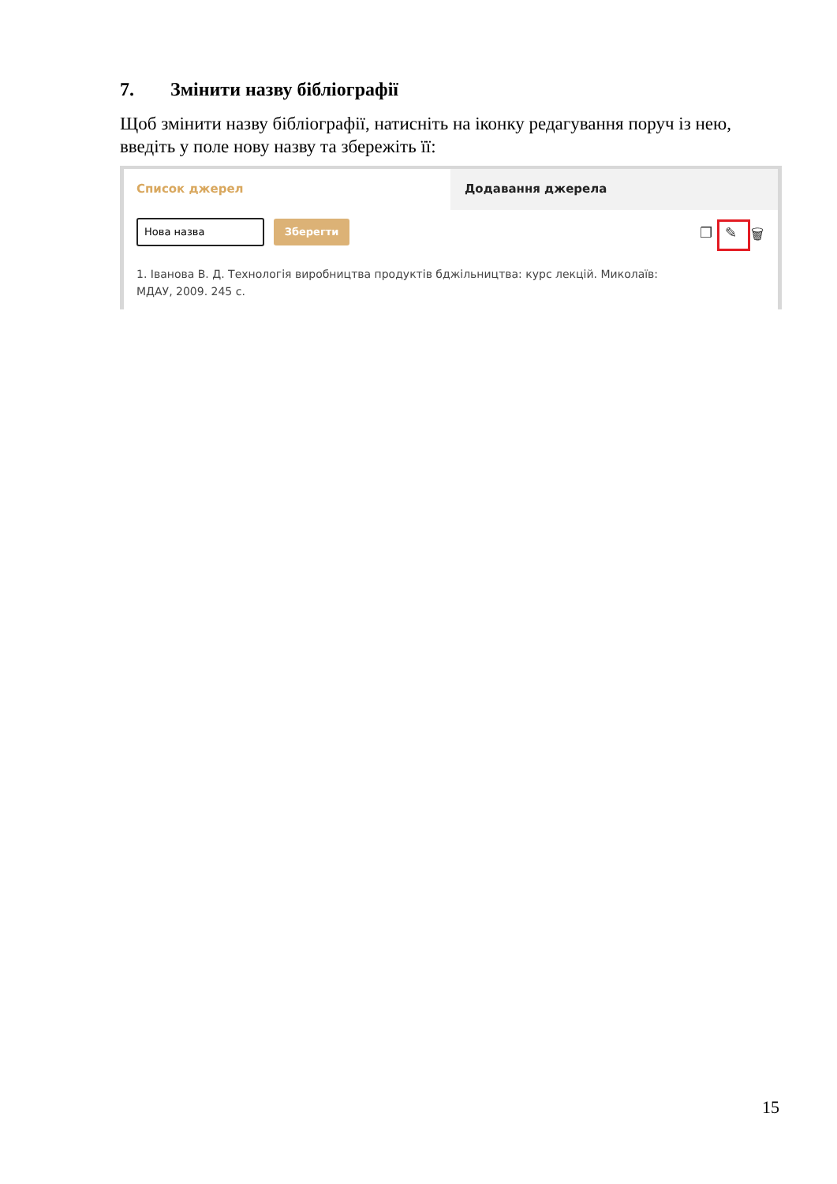7. Змінити назву бібліографії
Щоб змінити назву бібліографії, натисніть на іконку редагування поруч із нею, введіть у поле нову назву та збережіть її:
Список джерел
Додавання джерела
Нова назва Зберегти ❐ ✎ 🗑
1. Іванова В. Д. Технологія виробництва продуктів бджільництва: курс лекцій. Миколаїв: МДАУ, 2009. 245 с.
15